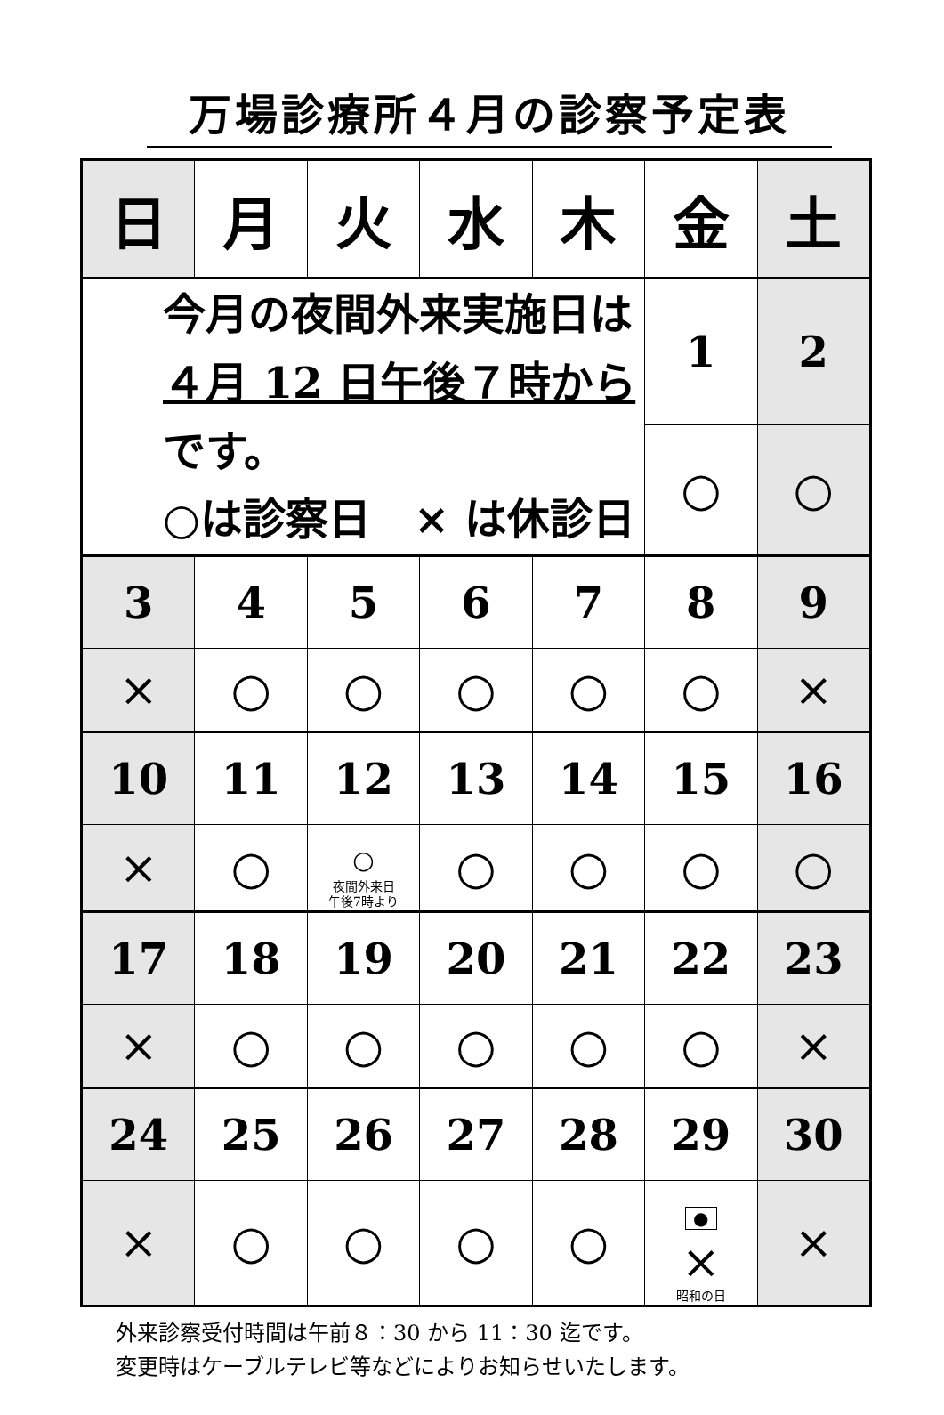万場診療所４月の診察予定表
| 日 | 月 | 火 | 水 | 木 | 金 | 土 |
| --- | --- | --- | --- | --- | --- | --- |
| 今月の夜間外来実施日は ４月 12 日午後７時から です。 ○は診察日 × は休診日 | | | | | 1 | 2 |
| | | | | | ○ | ○ |
| 3 | 4 | 5 | 6 | 7 | 8 | 9 |
| × | ○ | ○ | ○ | ○ | ○ | × |
| 10 | 11 | 12 | 13 | 14 | 15 | 16 |
| × | ○ | ○ 夜間外来日 午後7時より | ○ | ○ | ○ | ○ |
| 17 | 18 | 19 | 20 | 21 | 22 | 23 |
| × | ○ | ○ | ○ | ○ | ○ | × |
| 24 | 25 | 26 | 27 | 28 | 29 | 30 |
| × | ○ | ○ | ○ | ○ | ● × 昭和の日 | × |
外来診察受付時間は午前８：30 から 11：30 迄です。
変更時はケーブルテレビ等などによりお知らせいたします。